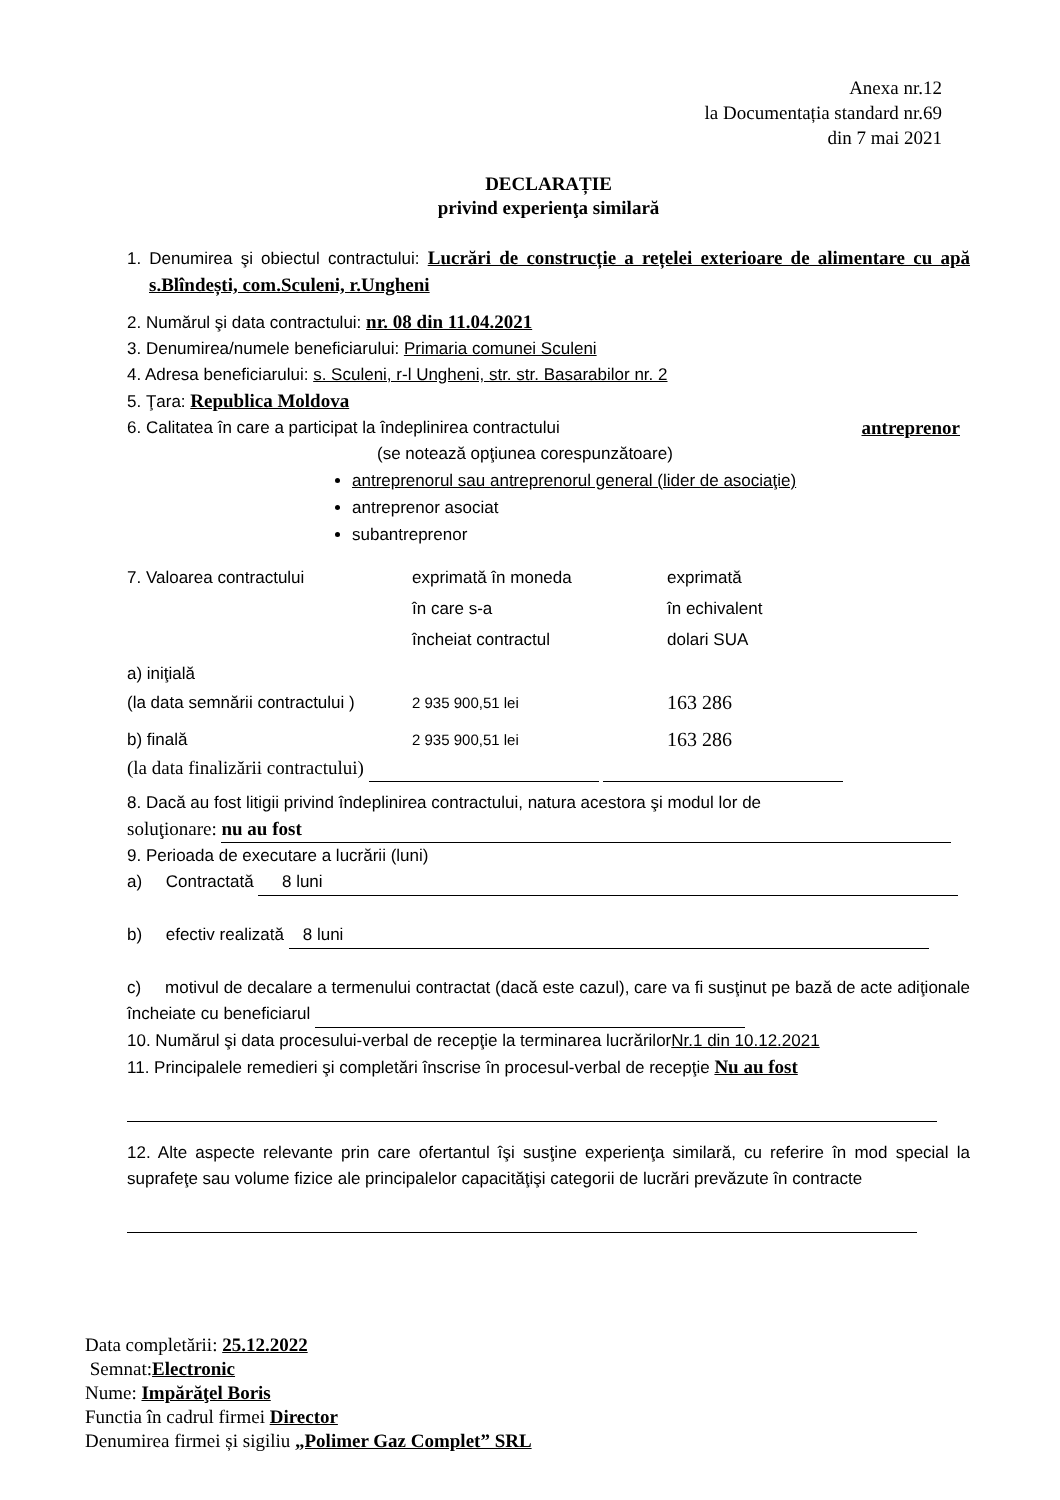Anexa nr.12
la Documentația standard nr.69
din 7 mai 2021
DECLARAȚIE
privind experienţa similară
1. Denumirea şi obiectul contractului: Lucrări de construcție a rețelei exterioare de alimentare cu apă s.Blîndești, com.Sculeni, r.Ungheni
2. Numărul şi data contractului: nr. 08 din 11.04.2021
3. Denumirea/numele beneficiarului: Primaria comunei Sculeni
4. Adresa beneficiarului: s. Sculeni, r-l Ungheni, str. str. Basarabilor nr. 2
5. Ţara: Republica Moldova
6. Calitatea în care a participat la îndeplinirea contractului antreprenor
(se notează opţiunea corespunzătoare)
antreprenorul sau antreprenorul general (lider de asociaţie)
antreprenor asociat
subantreprenor
7. Valoarea contractului exprimată în moneda
în care s-a
încheiat contractul
exprimată
în echivalent
dolari SUA
a) iniţială
(la data semnării contractului )
2 935 900,51 lei
163 286
b) finală 2 935 900,51 lei
163 286
(la data finalizării contractului)
8. Dacă au fost litigii privind îndeplinirea contractului, natura acestora şi modul lor de
soluţionare: nu au fost
9. Perioada de executare a lucrării (luni)
a) Contractată 8 luni
b) efectiv realizată 8 luni
c) motivul de decalare a termenului contractat (dacă este cazul), care va fi susţinut pe bază de acte adiţionale încheiate cu beneficiarul
10. Numărul şi data procesului-verbal de recepţie la terminarea lucrărilorNr.1 din 10.12.2021
11. Principalele remedieri şi completări înscrise în procesul-verbal de recepţie Nu au fost
12. Alte aspecte relevante prin care ofertantul îşi susţine experienţa similară, cu referire în mod special la suprafeţe sau volume fizice ale principalelor capacităţişi categorii de lucrări prevăzute în contracte
Data completării: 25.12.2022
Semnat:Electronic
Nume: Impărăţel Boris
Functia în cadrul firmei Director
Denumirea firmei și sigiliu „Polimer Gaz Complet” SRL